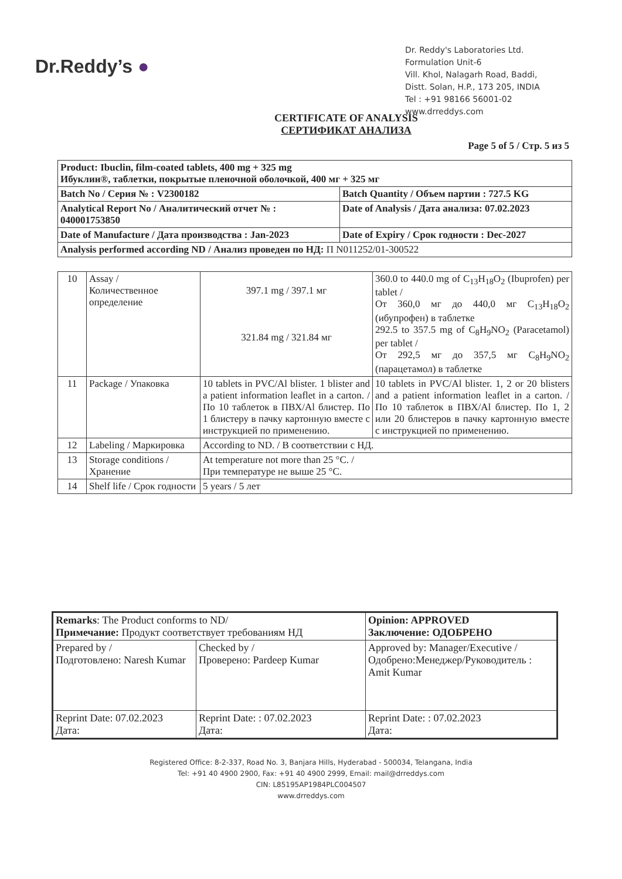Dr.Reddy’s ●
Dr. Reddy's Laboratories Ltd.
Formulation Unit-6
Vill. Khol, Nalagarh Road, Baddi,
Distt. Solan, H.P., 173 205, INDIA
Tel : +91 98166 56001-02
www.drreddys.com
CERTIFICATE OF ANALYSIS
СЕРТИФИКАТ АНАЛИЗА
Page 5 of 5 / Стр. 5 из 5
| Product: Ibuclin, film-coated tablets, 400 mg + 325 mg Ибуклин®, таблетки, покрытые пленочной оболочкой, 400 мг + 325 мг | |
| Batch No / Серия № : V2300182 | Batch Quantity / Объем партии : 727.5 KG |
| Analytical Report No / Аналитический отчет № : 040001753850 | Date of Analysis / Дата анализа: 07.02.2023 |
| Date of Manufacture / Дата производства : Jan-2023 | Date of Expiry / Срок годности : Dec-2027 |
| Analysis performed according ND / Анализ проведен по НД: П N011252/01-300522 | |
| 10 | Assay / Количественное определение | 397.1 mg / 397.1 мг 321.84 mg / 321.84 мг | 360.0 to 440.0 mg of C<sub>13</sub>H<sub>18</sub>O<sub>2</sub> (Ibuprofen) per tablet / От 360,0 мг до 440,0 мг C<sub>13</sub>H<sub>18</sub>O<sub>2</sub> (ибупрофен) в таблетке 292.5 to 357.5 mg of C<sub>8</sub>H<sub>9</sub>NO<sub>2</sub> (Paracetamol) per tablet / От 292,5 мг до 357,5 мг C<sub>8</sub>H<sub>9</sub>NO<sub>2</sub> (парацетамол) в таблетке |
| 11 | Package / Упаковка | 10 tablets in PVC/Al blister. 1 blister and a patient information leaflet in a carton. / По 10 таблеток в ПВХ/Al блистер. По 1 блистеру в пачку картонную вместе с инструкцией по применению. | 10 tablets in PVC/Al blister. 1, 2 or 20 blisters and a patient information leaflet in a carton. / По 10 таблеток в ПВХ/Al блистер. По 1, 2 или 20 блистеров в пачку картонную вместе с инструкцией по применению. |
| 12 | Labeling / Маркировка | According to ND. / В соответствии с НД. | |
| 13 | Storage conditions / Хранение | At temperature not more than 25 °C. / При температуре не выше 25 °C. | |
| 14 | Shelf life / Срок годности | 5 years / 5 лет | |
| Remarks : The Product conforms to ND/ Примечание: Продукт соответствует требованиям НД | | Opinion: APPROVED Заключение: ОДОБРЕНО |
| Prepared by / Подготовлено: Naresh Kumar | Checked by / Проверено: Pardeep Kumar | Approved by: Manager/Executive /Одобрено:Менеджер/Руководитель : Amit Kumar |
| Reprint Date: 07.02.2023 Дата: | Reprint Date: : 07.02.2023 Дата: | Reprint Date: : 07.02.2023 Дата: |
Registered Office: 8-2-337, Road No. 3, Banjara Hills, Hyderabad - 500034, Telangana, India
Tel: +91 40 4900 2900, Fax: +91 40 4900 2999, Email: mail@drreddys.com
CIN: L85195AP1984PLC004507
www.drreddys.com